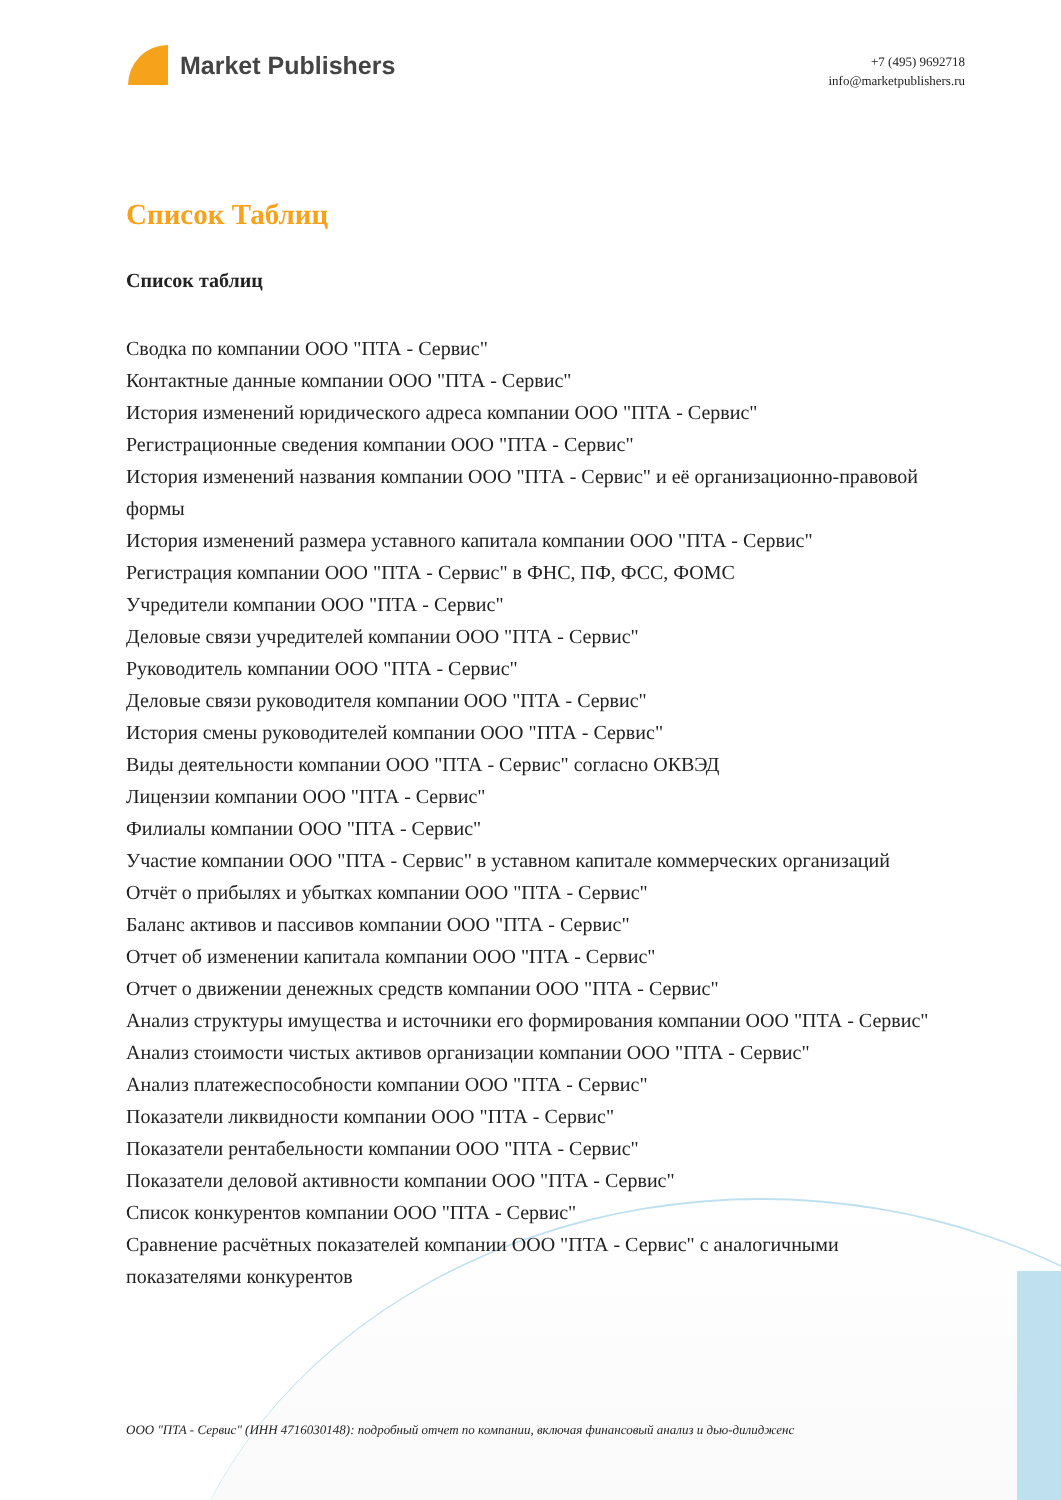Market Publishers
+7 (495) 9692718
info@marketpublishers.ru
Список Таблиц
Список таблиц
Сводка по компании ООО "ПТА - Сервис"
Контактные данные компании ООО "ПТА - Сервис"
История изменений юридического адреса компании ООО "ПТА - Сервис"
Регистрационные сведения компании ООО "ПТА - Сервис"
История изменений названия компании ООО "ПТА - Сервис" и её организационно-правовой формы
История изменений размера уставного капитала компании ООО "ПТА - Сервис"
Регистрация компании ООО "ПТА - Сервис" в ФНС, ПФ, ФСС, ФОМС
Учредители компании ООО "ПТА - Сервис"
Деловые связи учредителей компании ООО "ПТА - Сервис"
Руководитель компании ООО "ПТА - Сервис"
Деловые связи руководителя компании ООО "ПТА - Сервис"
История смены руководителей компании ООО "ПТА - Сервис"
Виды деятельности компании ООО "ПТА - Сервис" согласно ОКВЭД
Лицензии компании ООО "ПТА - Сервис"
Филиалы компании ООО "ПТА - Сервис"
Участие компании ООО "ПТА - Сервис" в уставном капитале коммерческих организаций
Отчёт о прибылях и убытках компании ООО "ПТА - Сервис"
Баланс активов и пассивов компании ООО "ПТА - Сервис"
Отчет об изменении капитала компании ООО "ПТА - Сервис"
Отчет о движении денежных средств компании ООО "ПТА - Сервис"
Анализ структуры имущества и источники его формирования компании ООО "ПТА - Сервис"
Анализ стоимости чистых активов организации компании ООО "ПТА - Сервис"
Анализ платежеспособности компании ООО "ПТА - Сервис"
Показатели ликвидности компании ООО "ПТА - Сервис"
Показатели рентабельности компании ООО "ПТА - Сервис"
Показатели деловой активности компании ООО "ПТА - Сервис"
Список конкурентов компании ООО "ПТА - Сервис"
Сравнение расчётных показателей компании ООО "ПТА - Сервис" с аналогичными показателями конкурентов
ООО "ПТА - Сервис" (ИНН 4716030148): подробный отчет по компании, включая финансовый анализ и дью-дилидженс